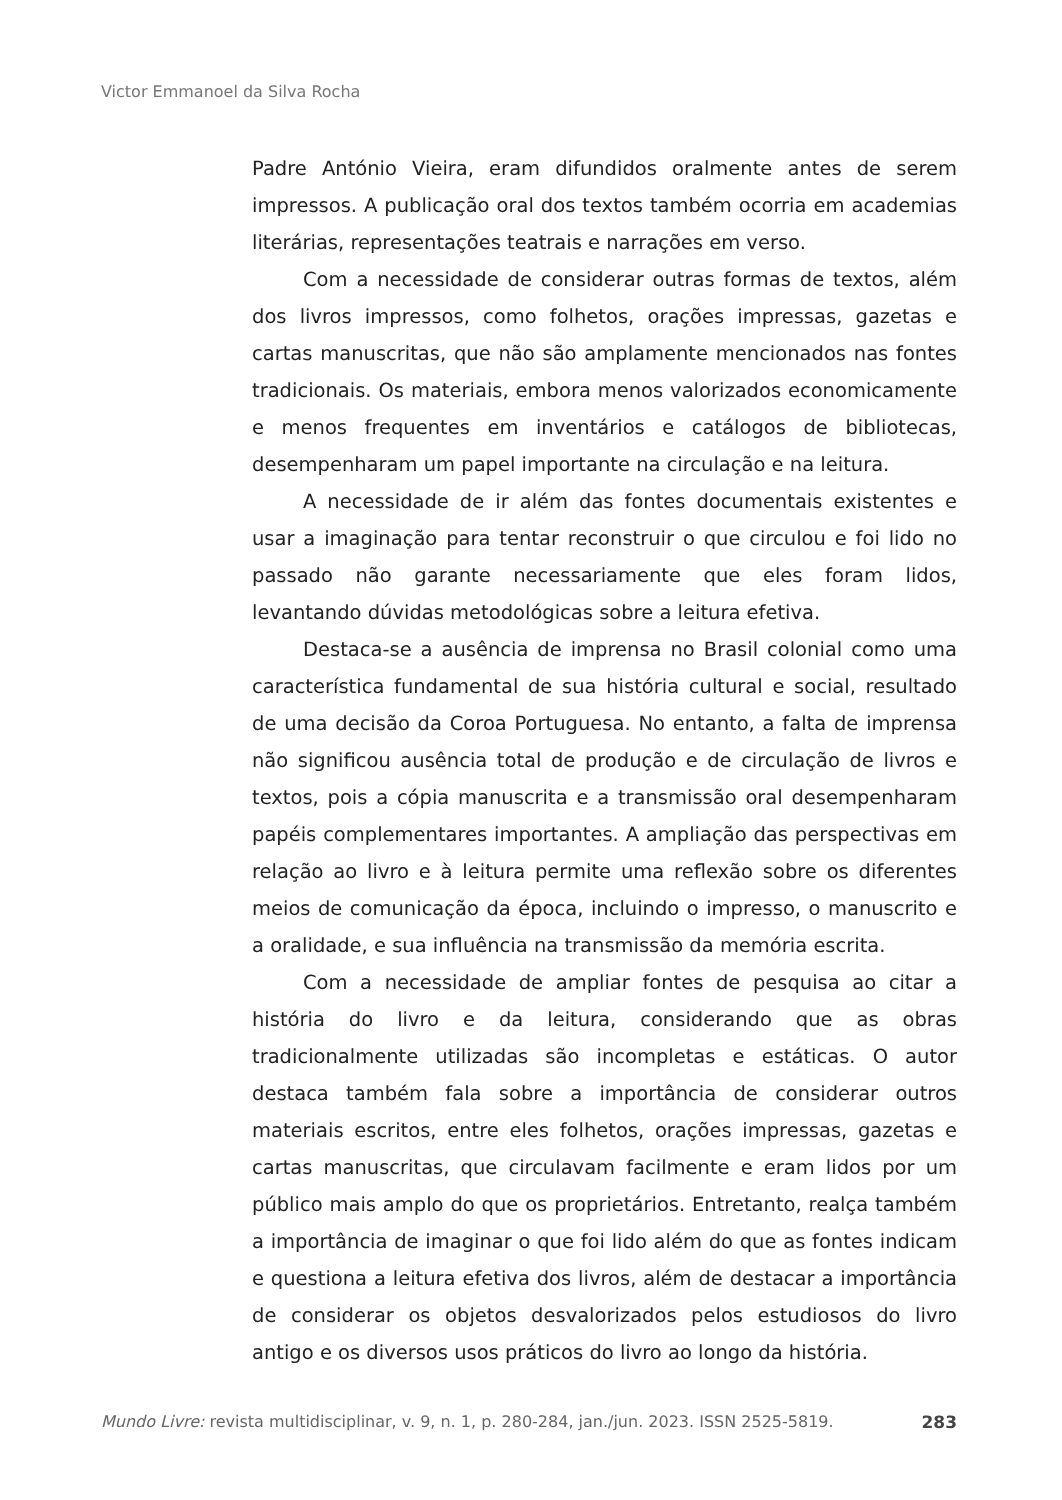Victor Emmanoel da Silva Rocha
Padre António Vieira, eram difundidos oralmente antes de serem impressos. A publicação oral dos textos também ocorria em academias literárias, representações teatrais e narrações em verso.
Com a necessidade de considerar outras formas de textos, além dos livros impressos, como folhetos, orações impressas, gazetas e cartas manuscritas, que não são amplamente mencionados nas fontes tradicionais. Os materiais, embora menos valorizados economicamente e menos frequentes em inventários e catálogos de bibliotecas, desempenharam um papel importante na circulação e na leitura.
A necessidade de ir além das fontes documentais existentes e usar a imaginação para tentar reconstruir o que circulou e foi lido no passado não garante necessariamente que eles foram lidos, levantando dúvidas metodológicas sobre a leitura efetiva.
Destaca-se a ausência de imprensa no Brasil colonial como uma característica fundamental de sua história cultural e social, resultado de uma decisão da Coroa Portuguesa. No entanto, a falta de imprensa não significou ausência total de produção e de circulação de livros e textos, pois a cópia manuscrita e a transmissão oral desempenharam papéis complementares importantes. A ampliação das perspectivas em relação ao livro e à leitura permite uma reflexão sobre os diferentes meios de comunicação da época, incluindo o impresso, o manuscrito e a oralidade, e sua influência na transmissão da memória escrita.
Com a necessidade de ampliar fontes de pesquisa ao citar a história do livro e da leitura, considerando que as obras tradicionalmente utilizadas são incompletas e estáticas. O autor destaca também fala sobre a importância de considerar outros materiais escritos, entre eles folhetos, orações impressas, gazetas e cartas manuscritas, que circulavam facilmente e eram lidos por um público mais amplo do que os proprietários. Entretanto, realça também a importância de imaginar o que foi lido além do que as fontes indicam e questiona a leitura efetiva dos livros, além de destacar a importância de considerar os objetos desvalorizados pelos estudiosos do livro antigo e os diversos usos práticos do livro ao longo da história.
Mundo Livre: revista multidisciplinar, v. 9, n. 1, p. 280-284, jan./jun. 2023. ISSN 2525-5819. 283